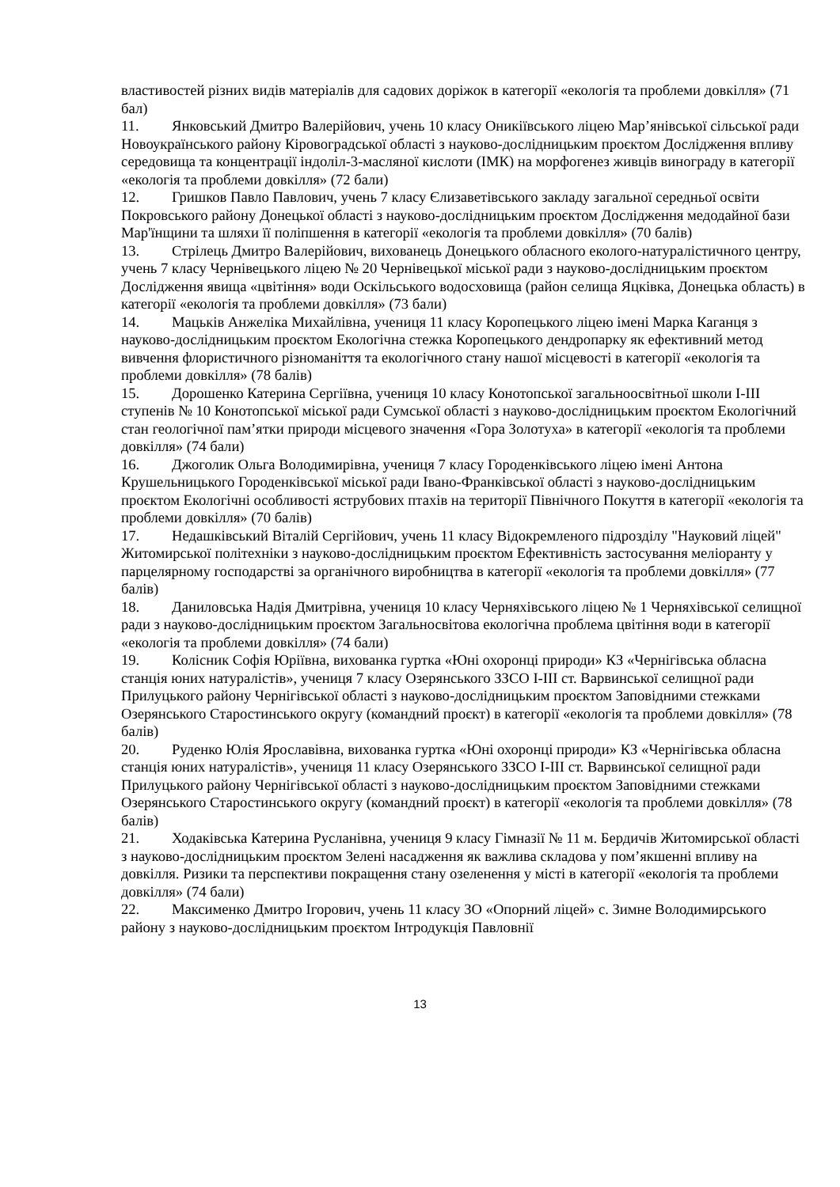властивостей різних видів матеріалів для садових доріжок в категорії «екологія та проблеми довкілля» (71 бал)
11. Янковський Дмитро Валерійович, учень 10 класу Оникіївського ліцею Мар’янівської сільської ради Новоукраїнського району Кіровоградської області з науково-дослідницьким проєктом Дослідження впливу середовища та концентрації індоліл-3-масляної кислоти (ІМК) на морфогенез живців винограду в категорії «екологія та проблеми довкілля» (72 бали)
12. Гришков Павло Павлович, учень 7 класу Єлизаветівського закладу загальної середньої освіти Покровського району Донецької області з науково-дослідницьким проєктом Дослідження медодайної бази Мар'їнщини та шляхи її поліпшення в категорії «екологія та проблеми довкілля» (70 балів)
13. Стрілець Дмитро Валерійович, вихованець Донецького обласного еколого-натуралістичного центру, учень 7 класу Чернівецького ліцею № 20 Чернівецької міської ради з науково-дослідницьким проєктом Дослідження явища «цвітіння» води Оскільського водосховища (район селища Яцківка, Донецька область) в категорії «екологія та проблеми довкілля» (73 бали)
14. Мацьків Анжеліка Михайлівна, учениця 11 класу Коропецького ліцею імені Марка Каганця з науково-дослідницьким проєктом Екологічна стежка Коропецького дендропарку як ефективний метод вивчення флористичного різноманіття та екологічного стану нашої місцевості в категорії «екологія та проблеми довкілля» (78 балів)
15. Дорошенко Катерина Сергіївна, учениця 10 класу Конотопської загальноосвітньої школи І-ІІІ ступенів № 10 Конотопської міської ради Сумської області з науково-дослідницьким проєктом Екологічний стан геологічної пам’ятки природи місцевого значення «Гора Золотуха» в категорії «екологія та проблеми довкілля» (74 бали)
16. Джоголик Ольга Володимирівна, учениця 7 класу Городенківського ліцею імені Антона Крушельницького Городенківської міської ради Івано-Франківської області з науково-дослідницьким проєктом Екологічні особливості яструбових птахів на території Північного Покуття в категорії «екологія та проблеми довкілля» (70 балів)
17. Недашківський Віталій Сергійович, учень 11 класу Відокремленого підрозділу "Науковий ліцей" Житомирської політехніки з науково-дослідницьким проєктом Ефективність застосування меліоранту у парцелярному господарстві за органічного виробництва в категорії «екологія та проблеми довкілля» (77 балів)
18. Даниловська Надія Дмитрівна, учениця 10 класу Черняхівського ліцею № 1 Черняхівської селищної ради з науково-дослідницьким проєктом Загальносвітова екологічна проблема цвітіння води в категорії «екологія та проблеми довкілля» (74 бали)
19. Колісник Софія Юріївна, вихованка гуртка «Юні охоронці природи» КЗ «Чернігівська обласна станція юних натуралістів», учениця 7 класу Озерянського ЗЗСО І-ІІІ ст. Варвинської селищної ради Прилуцького району Чернігівської області з науково-дослідницьким проєктом Заповідними стежками Озерянського Старостинського округу (командний проєкт) в категорії «екологія та проблеми довкілля» (78 балів)
20. Руденко Юлія Ярославівна, вихованка гуртка «Юні охоронці природи» КЗ «Чернігівська обласна станція юних натуралістів», учениця 11 класу Озерянського ЗЗСО І-ІІІ ст. Варвинської селищної ради Прилуцького району Чернігівської області з науково-дослідницьким проєктом Заповідними стежками Озерянського Старостинського округу (командний проєкт) в категорії «екологія та проблеми довкілля» (78 балів)
21. Ходаківська Катерина Русланівна, учениця 9 класу Гімназії № 11 м. Бердичів Житомирської області з науково-дослідницьким проєктом Зелені насадження як важлива складова у пом’якшенні впливу на довкілля. Ризики та перспективи покращення стану озеленення у місті в категорії «екологія та проблеми довкілля» (74 бали)
22. Максименко Дмитро Ігорович, учень 11 класу ЗО «Опорний ліцей» с. Зимне Володимирського району з науково-дослідницьким проєктом Інтродукція Павловнії
13